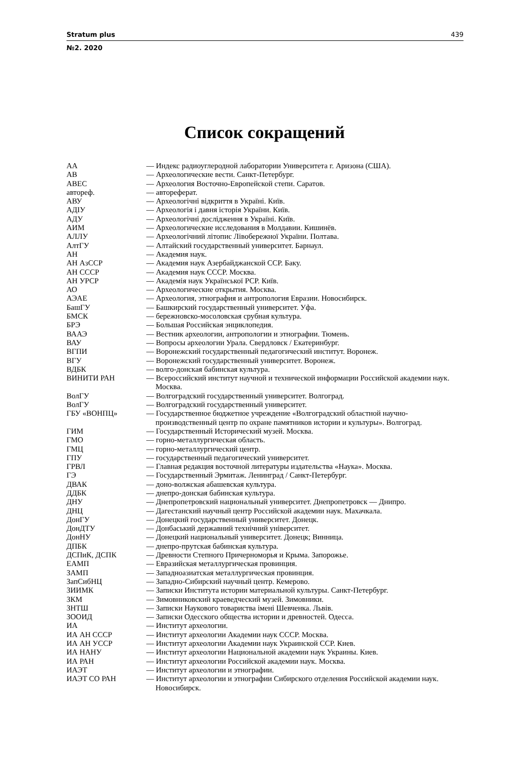Stratum plus 439
№2. 2020
Список сокращений
АА — Индекс радиоуглеродной лаборатории Университета г. Аризона (США).
АВ — Археологические вести. Санкт-Петербург.
АВЕС — Археология Восточно-Европейской степи. Саратов.
автореф. — автореферат.
АВУ — Археологічні відкриття в Україні. Київ.
АДІУ — Археологія і давня історія України. Київ.
АДУ — Археологічні дослідження в Україні. Київ.
АИМ — Археологические исследования в Молдавии. Кишинёв.
АЛЛУ — Археологічний літопис Лівобережної України. Полтава.
АлтГУ — Алтайский государственный университет. Барнаул.
АН — Академия наук.
АН АзССР — Академия наук Азербайджанской ССР. Баку.
АН СССР — Академия наук СССР. Москва.
АН УРСР — Академія наук Української РСР. Київ.
АО — Археологические открытия. Москва.
АЭАЕ — Археология, этнография и антропология Евразии. Новосибирск.
БашГУ — Башкирский государственный университет. Уфа.
БМСК — бережновско-мосоловская срубная культура.
БРЭ — Большая Российская энциклопедия.
ВААЭ — Вестник археологии, антропологии и этнографии. Тюмень.
ВАУ — Вопросы археологии Урала. Свердловск / Екатеринбург.
ВГПИ — Воронежский государственный педагогический институт. Воронеж.
ВГУ — Воронежский государственный университет. Воронеж.
ВДБК — волго-донская бабинская культура.
ВИНИТИ РАН — Всероссийский институт научной и технической информации Российской академии наук. Москва.
ВолГУ — Волгоградский государственный университет. Волгоград.
ВолГУ — Волгоградский государственный университет.
ГБУ «ВОНПЦ» — Государственное бюджетное учреждение «Волгоградский областной научно-производственный центр по охране памятников истории и культуры». Волгоград.
ГИМ — Государственный Исторический музей. Москва.
ГМО — горно-металлургическая область.
ГМЦ — горно-металлургический центр.
ГПУ — государственный педагогический университет.
ГРВЛ — Главная редакция восточной литературы издательства «Наука». Москва.
ГЭ — Государственный Эрмитаж. Ленинград / Санкт-Петербург.
ДВАК — доно-волжская абашевская культура.
ДДБК — днепро-донская бабинская культура.
ДНУ — Днепропетровский национальный университет. Днепропетровск — Днипро.
ДНЦ — Дагестанский научный центр Российской академии наук. Махачкала.
ДонГУ — Донецкий государственный университет. Донецк.
ДонДТУ — Донбаський державний технічний університет.
ДонНУ — Донецкий национальный университет. Донецк; Винница.
ДПБК — днепро-прутская бабинская культура.
ДСПиК, ДСПК — Древности Степного Причерноморья и Крыма. Запорожье.
ЕАМП — Евразийская металлургическая провинция.
ЗАМП — Западноазиатская металлургическая провинция.
ЗапСибНЦ — Западно-Сибирский научный центр. Кемерово.
ЗИИМК — Записки Института истории материальной культуры. Санкт-Петербург.
ЗКМ — Зимовниковский краеведческий музей. Зимовники.
ЗНТШ — Записки Наукового товариства імені Шевченка. Львів.
ЗООИД — Записки Одесского общества истории и древностей. Одесса.
ИА — Институт археологии.
ИА АН СССР — Институт археологии Академии наук СССР. Москва.
ИА АН УССР — Институт археологии Академии наук Украинской ССР. Киев.
ИА НАНУ — Институт археологии Национальной академии наук Украины. Киев.
ИА РАН — Институт археологии Российской академии наук. Москва.
ИАЭТ — Институт археологии и этнографии.
ИАЭТ СО РАН — Институт археологии и этнографии Сибирского отделения Российской академии наук. Новосибирск.